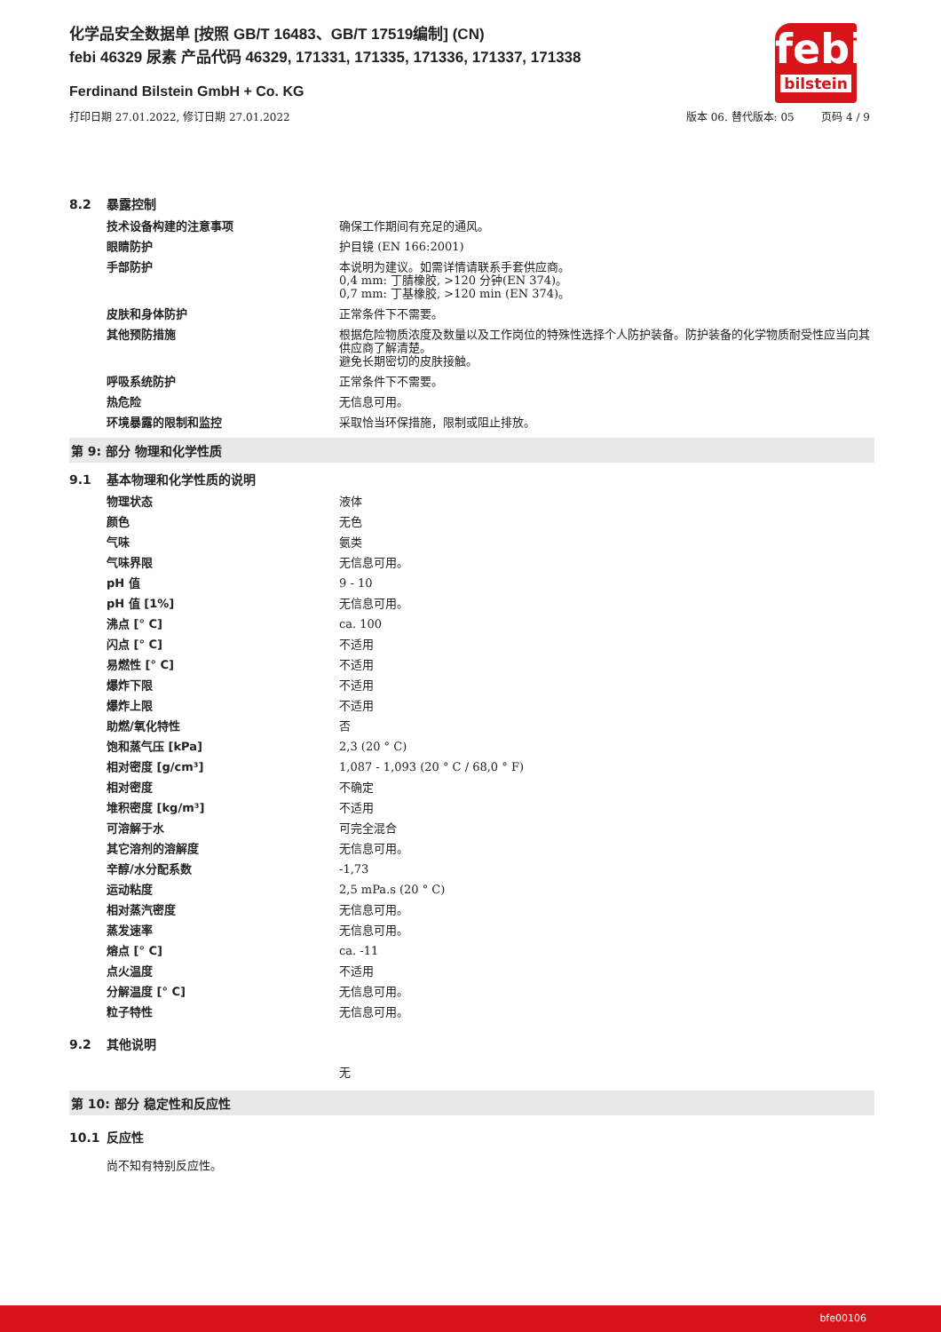化学品安全数据单 [按照 GB/T 16483、GB/T 17519编制] (CN)
febi 46329 尿素 产品代码 46329, 171331, 171335, 171336, 171337, 171338
Ferdinand Bilstein GmbH + Co. KG
打印日期 27.01.2022, 修订日期 27.01.2022
版本 06. 替代版本: 05 页码 4 / 9
febi
bilstein
8.2 暴露控制
| 技术设备构建的注意事项 | 确保工作期间有充足的通风。 |
| 眼睛防护 | 护目镜 (EN 166:2001) |
| 手部防护 | 本说明为建议。如需详情请联系手套供应商。 0,4 mm: 丁腈橡胶, >120 分钟(EN 374)。 0,7 mm: 丁基橡胶, >120 min (EN 374)。 |
| 皮肤和身体防护 | 正常条件下不需要。 |
| 其他预防措施 | 根据危险物质浓度及数量以及工作岗位的特殊性选择个人防护装备。防护装备的化学物质耐受性应当向其供应商了解清楚。 避免长期密切的皮肤接触。 |
| 呼吸系统防护 | 正常条件下不需要。 |
| 热危险 | 无信息可用。 |
| 环境暴露的限制和监控 | 采取恰当环保措施，限制或阻止排放。 |
第 9: 部分 物理和化学性质
9.1 基本物理和化学性质的说明
| 物理状态 | 液体 |
| 颜色 | 无色 |
| 气味 | 氨类 |
| 气味界限 | 无信息可用。 |
| pH 值 | 9 - 10 |
| pH 值 [1%] | 无信息可用。 |
| 沸点 [° C] | ca. 100 |
| 闪点 [° C] | 不适用 |
| 易燃性 [° C] | 不适用 |
| 爆炸下限 | 不适用 |
| 爆炸上限 | 不适用 |
| 助燃/氧化特性 | 否 |
| 饱和蒸气压 [kPa] | 2,3 (20 ° C) |
| 相对密度 [g/cm³] | 1,087 - 1,093 (20 ° C / 68,0 ° F) |
| 相对密度 | 不确定 |
| 堆积密度 [kg/m³] | 不适用 |
| 可溶解于水 | 可完全混合 |
| 其它溶剂的溶解度 | 无信息可用。 |
| 辛醇/水分配系数 | -1,73 |
| 运动粘度 | 2,5 mPa.s (20 ° C) |
| 相对蒸汽密度 | 无信息可用。 |
| 蒸发速率 | 无信息可用。 |
| 熔点 [° C] | ca. -11 |
| 点火温度 | 不适用 |
| 分解温度 [° C] | 无信息可用。 |
| 粒子特性 | 无信息可用。 |
9.2 其他说明
无
第 10: 部分 稳定性和反应性
10.1 反应性
尚不知有特别反应性。
bfe00106